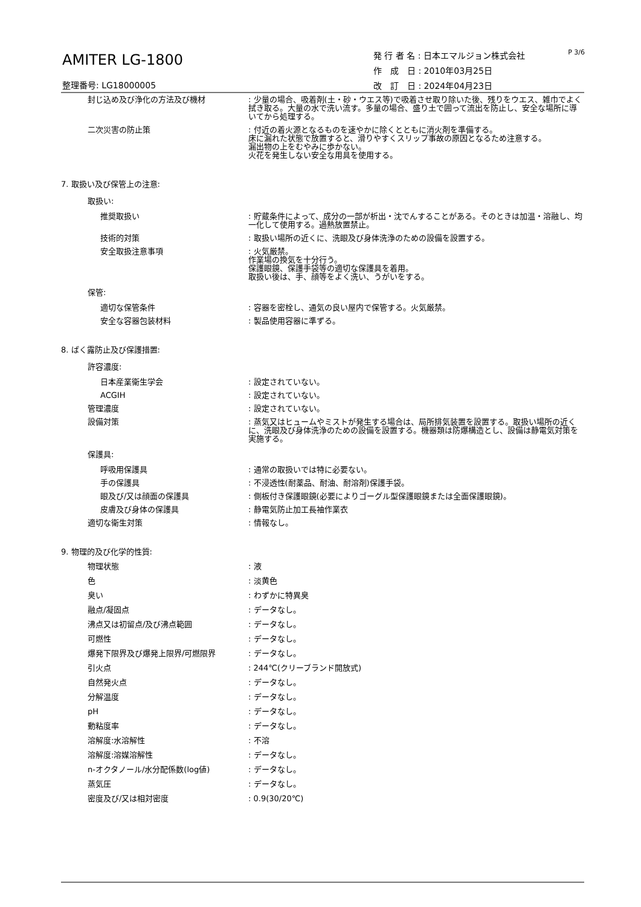AMITER LG-1800
整理番号: LG18000005
発 行 者 名 : 日本エマルジョン株式会社
作　成　日 : 2010年03月25日
改　訂　日 : 2024年04月23日
P 3/6
封じ込め及び浄化の方法及び機材 : 少量の場合、吸着剤(土・砂・ウエス等)で吸着させ取り除いた後、残りをウエス、雑巾でよく拭き取る。大量の水で洗い流す。多量の場合、盛り土で囲って流出を防止し、安全な場所に導いてから処理する。
二次災害の防止策 : 付近の着火源となるものを速やかに除くとともに消火剤を準備する。
床に漏れた状態で放置すると、滑りやすくスリップ事故の原因となるため注意する。
漏出物の上をむやみに歩かない。
火花を発生しない安全な用具を使用する。
7. 取扱い及び保管上の注意:
取扱い:
推奨取扱い : 貯蔵条件によって、成分の一部が析出・沈でんすることがある。そのときは加温・溶融し、均一化して使用する。過熱放置禁止。
技術的対策 : 取扱い場所の近くに、洗眼及び身体洗浄のための設備を設置する。
安全取扱注意事項 : 火気厳禁。
作業場の換気を十分行う。
保護眼鏡、保護手袋等の適切な保護具を着用。
取扱い後は、手、顔等をよく洗い、うがいをする。
保管:
適切な保管条件 : 容器を密栓し、通気の良い屋内で保管する。火気厳禁。
安全な容器包装材料 : 製品使用容器に準ずる。
8. ばく露防止及び保護措置:
許容濃度:
日本産業衛生学会 : 設定されていない。
ACGIH : 設定されていない。
管理濃度 : 設定されていない。
設備対策 : 蒸気又はヒュームやミストが発生する場合は、局所排気装置を設置する。取扱い場所の近くに、洗眼及び身体洗浄のための設備を設置する。機器類は防爆構造とし、設備は静電気対策を実施する。
保護具:
呼吸用保護具 : 通常の取扱いでは特に必要ない。
手の保護具 : 不浸透性(耐薬品、耐油、耐溶剤)保護手袋。
眼及び/又は顔面の保護具 : 側板付き保護眼鏡(必要によりゴーグル型保護眼鏡または全面保護眼鏡)。
皮膚及び身体の保護具 : 静電気防止加工長袖作業衣
適切な衛生対策 : 情報なし。
9. 物理的及び化学的性質:
物理状態 : 液
色 : 淡黄色
臭い : わずかに特異臭
融点/凝固点 : データなし。
沸点又は初留点/及び沸点範囲 : データなし。
可燃性 : データなし。
爆発下限界及び爆発上限界/可燃限界 : データなし。
引火点 : 244℃(クリーブランド開放式)
自然発火点 : データなし。
分解温度 : データなし。
pH : データなし。
動粘度率 : データなし。
溶解度:水溶解性 : 不溶
溶解度:溶媒溶解性 : データなし。
n-オクタノール/水分配係数(log値) : データなし。
蒸気圧 : データなし。
密度及び/又は相対密度 : 0.9(30/20℃)